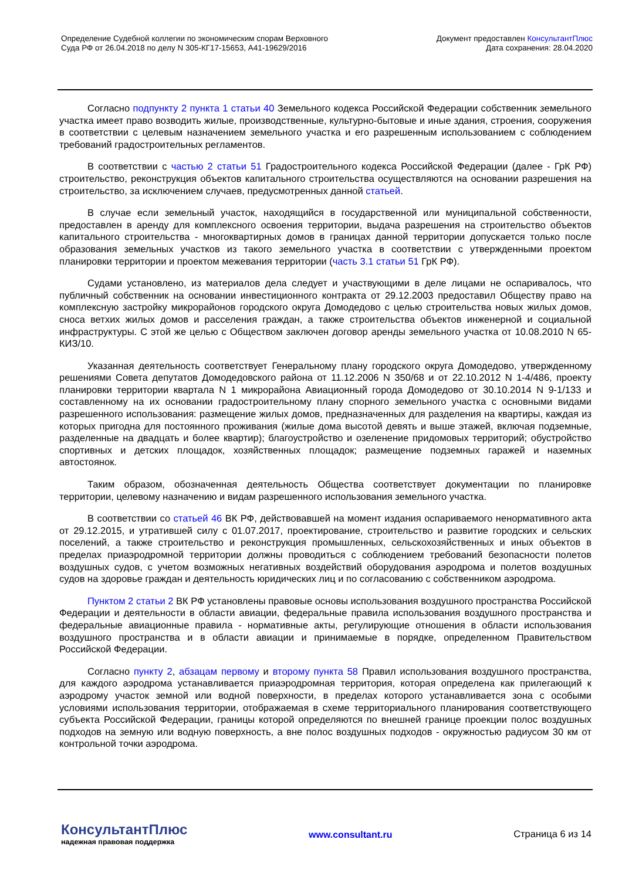Определение Судебной коллегии по экономическим спорам Верховного
Суда РФ от 26.04.2018 по делу N 305-КГ17-15653, А41-19629/2016
Документ предоставлен КонсультантПлюс
Дата сохранения: 28.04.2020
Согласно подпункту 2 пункта 1 статьи 40 Земельного кодекса Российской Федерации собственник земельного участка имеет право возводить жилые, производственные, культурно-бытовые и иные здания, строения, сооружения в соответствии с целевым назначением земельного участка и его разрешенным использованием с соблюдением требований градостроительных регламентов.
В соответствии с частью 2 статьи 51 Градостроительного кодекса Российской Федерации (далее - ГрК РФ) строительство, реконструкция объектов капитального строительства осуществляются на основании разрешения на строительство, за исключением случаев, предусмотренных данной статьей.
В случае если земельный участок, находящийся в государственной или муниципальной собственности, предоставлен в аренду для комплексного освоения территории, выдача разрешения на строительство объектов капитального строительства - многоквартирных домов в границах данной территории допускается только после образования земельных участков из такого земельного участка в соответствии с утвержденными проектом планировки территории и проектом межевания территории (часть 3.1 статьи 51 ГрК РФ).
Судами установлено, из материалов дела следует и участвующими в деле лицами не оспаривалось, что публичный собственник на основании инвестиционного контракта от 29.12.2003 предоставил Обществу право на комплексную застройку микрорайонов городского округа Домодедово с целью строительства новых жилых домов, сноса ветхих жилых домов и расселения граждан, а также строительства объектов инженерной и социальной инфраструктуры. С этой же целью с Обществом заключен договор аренды земельного участка от 10.08.2010 N 65-КИЗ/10.
Указанная деятельность соответствует Генеральному плану городского округа Домодедово, утвержденному решениями Совета депутатов Домодедовского района от 11.12.2006 N 350/68 и от 22.10.2012 N 1-4/486, проекту планировки территории квартала N 1 микрорайона Авиационный города Домодедово от 30.10.2014 N 9-1/133 и составленному на их основании градостроительному плану спорного земельного участка с основными видами разрешенного использования: размещение жилых домов, предназначенных для разделения на квартиры, каждая из которых пригодна для постоянного проживания (жилые дома высотой девять и выше этажей, включая подземные, разделенные на двадцать и более квартир); благоустройство и озеленение придомовых территорий; обустройство спортивных и детских площадок, хозяйственных площадок; размещение подземных гаражей и наземных автостоянок.
Таким образом, обозначенная деятельность Общества соответствует документации по планировке территории, целевому назначению и видам разрешенного использования земельного участка.
В соответствии со статьей 46 ВК РФ, действовавшей на момент издания оспариваемого ненормативного акта от 29.12.2015, и утратившей силу с 01.07.2017, проектирование, строительство и развитие городских и сельских поселений, а также строительство и реконструкция промышленных, сельскохозяйственных и иных объектов в пределах приаэродромной территории должны проводиться с соблюдением требований безопасности полетов воздушных судов, с учетом возможных негативных воздействий оборудования аэродрома и полетов воздушных судов на здоровье граждан и деятельность юридических лиц и по согласованию с собственником аэродрома.
Пунктом 2 статьи 2 ВК РФ установлены правовые основы использования воздушного пространства Российской Федерации и деятельности в области авиации, федеральные правила использования воздушного пространства и федеральные авиационные правила - нормативные акты, регулирующие отношения в области использования воздушного пространства и в области авиации и принимаемые в порядке, определенном Правительством Российской Федерации.
Согласно пункту 2, абзацам первому и второму пункта 58 Правил использования воздушного пространства, для каждого аэродрома устанавливается приаэродромная территория, которая определена как прилегающий к аэродрому участок земной или водной поверхности, в пределах которого устанавливается зона с особыми условиями использования территории, отображаемая в схеме территориального планирования соответствующего субъекта Российской Федерации, границы которой определяются по внешней границе проекции полос воздушных подходов на земную или водную поверхность, а вне полос воздушных подходов - окружностью радиусом 30 км от контрольной точки аэродрома.
КонсультантПлюс
надежная правовая поддержка
www.consultant.ru Страница 6 из 14